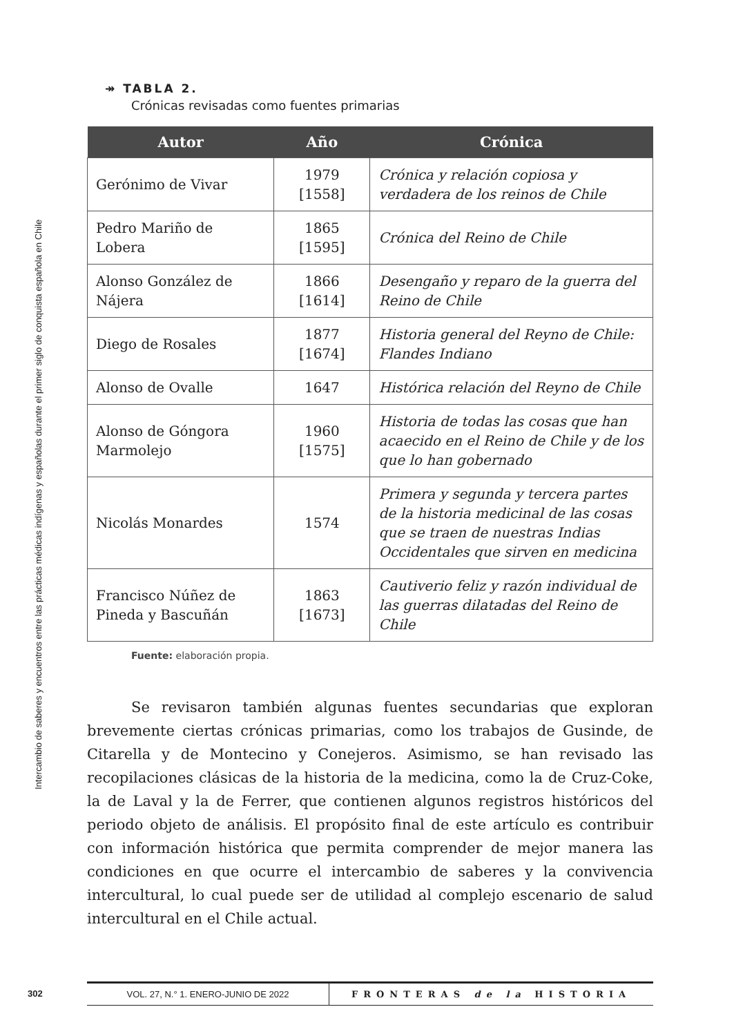Intercambio de saberes y encuentros entre las prácticas médicas indígenas y españolas durante el primer siglo de conquista española en Chile
↠ TABLA 2.
Crónicas revisadas como fuentes primarias
| Autor | Año | Crónica |
| --- | --- | --- |
| Gerónimo de Vivar | 1979 [1558] | Crónica y relación copiosa y verdadera de los reinos de Chile |
| Pedro Mariño de Lobera | 1865 [1595] | Crónica del Reino de Chile |
| Alonso González de Nájera | 1866 [1614] | Desengaño y reparo de la guerra del Reino de Chile |
| Diego de Rosales | 1877 [1674] | Historia general del Reyno de Chile: Flandes Indiano |
| Alonso de Ovalle | 1647 | Histórica relación del Reyno de Chile |
| Alonso de Góngora Marmolejo | 1960 [1575] | Historia de todas las cosas que han acaecido en el Reino de Chile y de los que lo han gobernado |
| Nicolás Monardes | 1574 | Primera y segunda y tercera partes de la historia medicinal de las cosas que se traen de nuestras Indias Occidentales que sirven en medicina |
| Francisco Núñez de Pineda y Bascuñán | 1863 [1673] | Cautiverio feliz y razón individual de las guerras dilatadas del Reino de Chile |
Fuente: elaboración propia.
Se revisaron también algunas fuentes secundarias que exploran brevemente ciertas crónicas primarias, como los trabajos de Gusinde, de Citarella y de Montecino y Conejeros. Asimismo, se han revisado las recopilaciones clásicas de la historia de la medicina, como la de Cruz-Coke, la de Laval y la de Ferrer, que contienen algunos registros históricos del periodo objeto de análisis. El propósito final de este artículo es contribuir con información histórica que permita comprender de mejor manera las condiciones en que ocurre el intercambio de saberes y la convivencia intercultural, lo cual puede ser de utilidad al complejo escenario de salud intercultural en el Chile actual.
302 VOL. 27, N.° 1. ENERO-JUNIO DE 2022 FRONTERAS de la HISTORIA